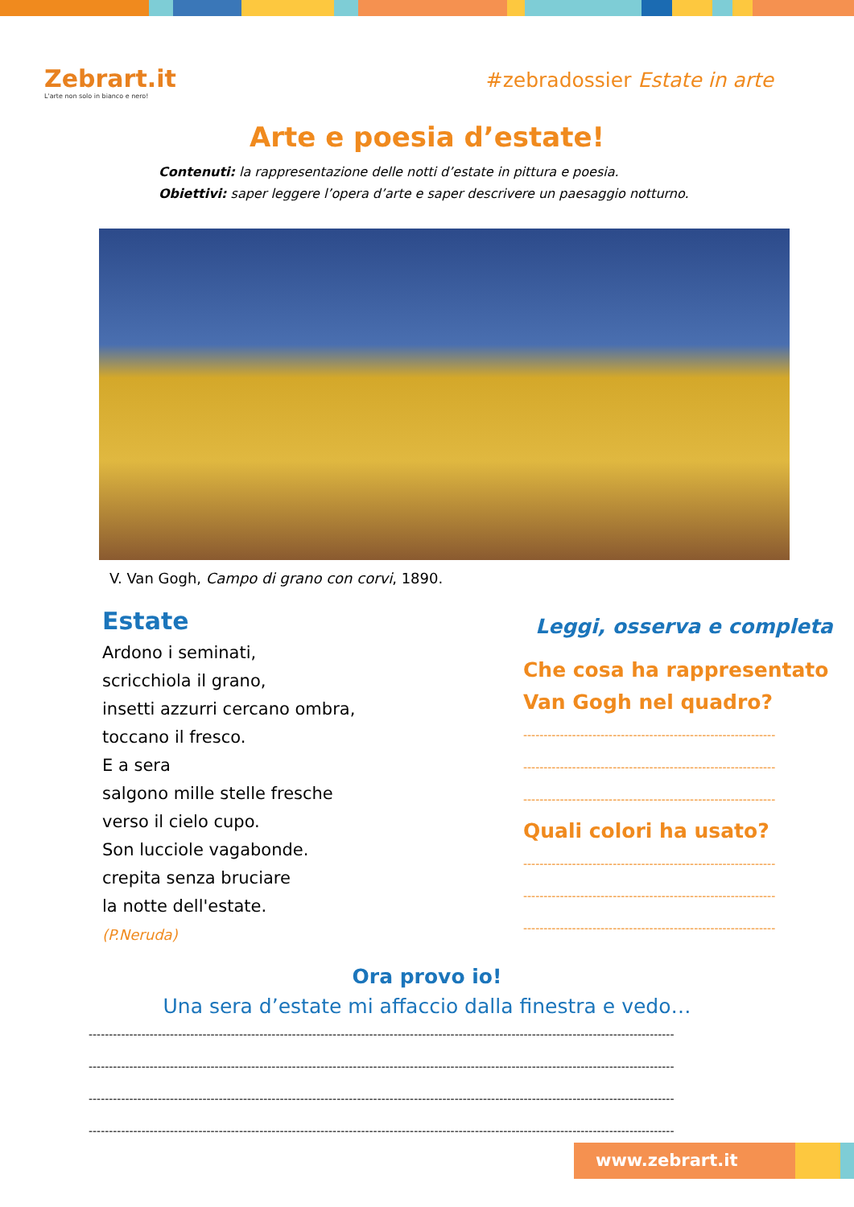Zebrart.it
L'arte non solo in bianco e nero!
#zebradossier Estate in arte
Arte e poesia d’estate!
Contenuti: la rappresentazione delle notti d’estate in pittura e poesia.
Obiettivi: saper leggere l’opera d’arte e saper descrivere un paesaggio notturno.
V. Van Gogh, Campo di grano con corvi, 1890.
Estate
Ardono i seminati,
scricchiola il grano,
insetti azzurri cercano ombra,
toccano il fresco.
E a sera
salgono mille stelle fresche
verso il cielo cupo.
Son lucciole vagabonde.
crepita senza bruciare
la notte dell'estate.
(P.Neruda)
Leggi, osserva e completa
Che cosa ha rappresentato Van Gogh nel quadro?
--------------------------------------------------------------
--------------------------------------------------------------
--------------------------------------------------------------
Quali colori ha usato?
--------------------------------------------------------------
--------------------------------------------------------------
--------------------------------------------------------------
Ora provo io!
Una sera d’estate mi affaccio dalla finestra e vedo…
------------------------------------------------------------------------------------------------------------------------------------------------
------------------------------------------------------------------------------------------------------------------------------------------------
------------------------------------------------------------------------------------------------------------------------------------------------
------------------------------------------------------------------------------------------------------------------------------------------------
www.zebrart.it